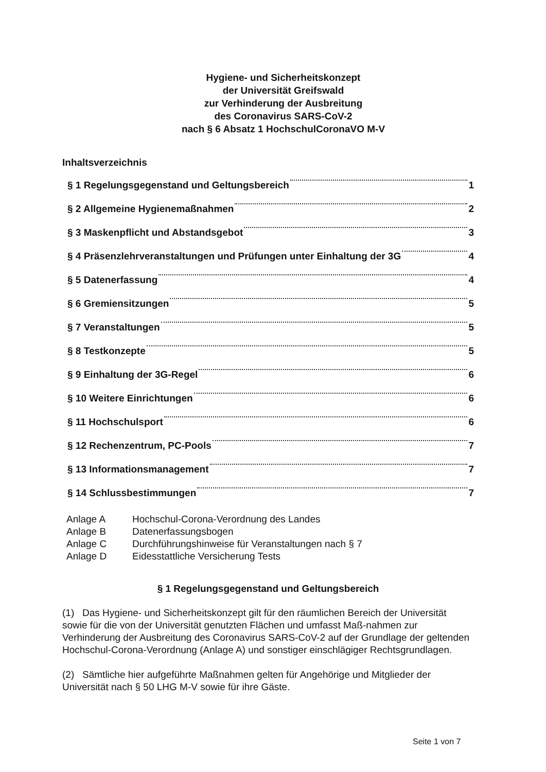Hygiene- und Sicherheitskonzept
der Universität Greifswald
zur Verhinderung der Ausbreitung
des Coronavirus SARS-CoV-2
nach § 6 Absatz 1 HochschulCoronaVO M-V
Inhaltsverzeichnis
§ 1 Regelungsgegenstand und Geltungsbereich 1
§ 2 Allgemeine Hygienemaßnahmen 2
§ 3 Maskenpflicht und Abstandsgebot 3
§ 4 Präsenzlehrveranstaltungen und Prüfungen unter Einhaltung der 3G 4
§ 5 Datenerfassung 4
§ 6 Gremiensitzungen 5
§ 7 Veranstaltungen 5
§ 8 Testkonzepte 5
§ 9 Einhaltung der 3G-Regel 6
§ 10 Weitere Einrichtungen 6
§ 11 Hochschulsport 6
§ 12 Rechenzentrum, PC-Pools 7
§ 13 Informationsmanagement 7
§ 14 Schlussbestimmungen 7
Anlage A Hochschul-Corona-Verordnung des Landes
Anlage B Datenerfassungsbogen
Anlage C Durchführungshinweise für Veranstaltungen nach § 7
Anlage D Eidesstattliche Versicherung Tests
§ 1 Regelungsgegenstand und Geltungsbereich
(1) Das Hygiene- und Sicherheitskonzept gilt für den räumlichen Bereich der Universität sowie für die von der Universität genutzten Flächen und umfasst Maß-nahmen zur Verhinderung der Ausbreitung des Coronavirus SARS-CoV-2 auf der Grundlage der geltenden Hochschul-Corona-Verordnung (Anlage A) und sonstiger einschlägiger Rechtsgrundlagen.
(2) Sämtliche hier aufgeführte Maßnahmen gelten für Angehörige und Mitglieder der Universität nach § 50 LHG M-V sowie für ihre Gäste.
Seite 1 von 7